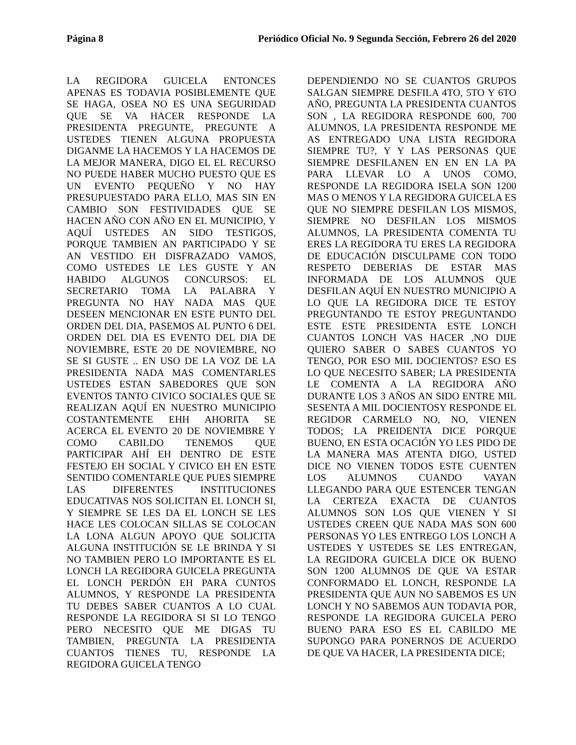Página 8 Periódico Oficial No. 9 Segunda Sección, Febrero 26 del 2020
LA REGIDORA GUICELA ENTONCES APENAS ES TODAVIA POSIBLEMENTE QUE SE HAGA, OSEA NO ES UNA SEGURIDAD QUE SE VA HACER RESPONDE LA PRESIDENTA PREGUNTE, PREGUNTE A USTEDES TIENEN ALGUNA PROPUESTA DIGANME LA HACEMOS Y LA HACEMOS DE LA MEJOR MANERA, DIGO EL EL RECURSO NO PUEDE HABER MUCHO PUESTO QUE ES UN EVENTO PEQUEÑO Y NO HAY PRESUPUESTADO PARA ELLO, MAS SIN EN CAMBIO SON FESTIVIDADES QUE SE HACEN AÑO CON AÑO EN EL MUNICIPIO, Y AQUÍ USTEDES AN SIDO TESTIGOS, PORQUE TAMBIEN AN PARTICIPADO Y SE AN VESTIDO EH DISFRAZADO VAMOS, COMO USTEDES LE LES GUSTE Y AN HABIDO ALGUNOS CONCURSOS: EL SECRETARIO TOMA LA PALABRA Y PREGUNTA NO HAY NADA MAS QUE DESEEN MENCIONAR EN ESTE PUNTO DEL ORDEN DEL DIA, PASEMOS AL PUNTO 6 DEL ORDEN DEL DIA ES EVENTO DEL DIA DE NOVIEMBRE, ESTE 20 DE NOVIEMBRE, NO SE SI GUSTE .. EN USO DE LA VOZ DE LA PRESIDENTA NADA MAS COMENTARLES USTEDES ESTAN SABEDORES QUE SON EVENTOS TANTO CIVICO SOCIALES QUE SE REALIZAN AQUÍ EN NUESTRO MUNICIPIO COSTANTEMENTE EHH AHORITA SE ACERCA EL EVENTO 20 DE NOVIEMBRE Y COMO CABILDO TENEMOS QUE PARTICIPAR AHÍ EH DENTRO DE ESTE FESTEJO EH SOCIAL Y CIVICO EH EN ESTE SENTIDO COMENTARLE QUE PUES SIEMPRE LAS DIFERENTES INSTITUCIONES EDUCATIVAS NOS SOLICITAN EL LONCH SI, Y SIEMPRE SE LES DA EL LONCH SE LES HACE LES COLOCAN SILLAS SE COLOCAN LA LONA ALGUN APOYO QUE SOLICITA ALGUNA INSTITUCIÓN SE LE BRINDA Y SI NO TAMBIEN PERO LO IMPORTANTE ES EL LONCH LA REGIDORA GUICELA PREGUNTA EL LONCH PERDÓN EH PARA CUNTOS ALUMNOS, Y RESPONDE LA PRESIDENTA TU DEBES SABER CUANTOS A LO CUAL RESPONDE LA REGIDORA SI SI LO TENGO PERO NECESITO QUE ME DIGAS TU TAMBIEN, PREGUNTA LA PRESIDENTA CUANTOS TIENES TU, RESPONDE LA REGIDORA GUICELA TENGO
DEPENDIENDO NO SE CUANTOS GRUPOS SALGAN SIEMPRE DESFILA 4TO, 5TO Y 6TO AÑO, PREGUNTA LA PRESIDENTA CUANTOS SON , LA REGIDORA RESPONDE 600, 700 ALUMNOS, LA PRESIDENTA RESPONDE ME AS ENTREGADO UNA LISTA REGIDORA SIEMPRE TU?, Y Y LAS PERSONAS QUE SIEMPRE DESFILANEN EN EN EN LA PA PARA LLEVAR LO A UNOS COMO, RESPONDE LA REGIDORA ISELA SON 1200 MAS O MENOS Y LA REGIDORA GUICELA ES QUE NO SIEMPRE DESFILAN LOS MISMOS, SIEMPRE NO DESFILAN LOS MISMOS ALUMNOS, LA PRESIDENTA COMENTA TU ERES LA REGIDORA TU ERES LA REGIDORA DE EDUCACIÓN DISCULPAME CON TODO RESPETO DEBERIAS DE ESTAR MAS INFORMADA DE LOS ALUMNOS QUE DESFILAN AQUÍ EN NUESTRO MUNICIPIO A LO QUE LA REGIDORA DICE TE ESTOY PREGUNTANDO TE ESTOY PREGUNTANDO ESTE ESTE PRESIDENTA ESTE LONCH CUANTOS LONCH VAS HACER ,NO DIJE QUIERO SABER O SABES CUANTOS YO TENGO, POR ESO MIL DOCIENTOS? ESO ES LO QUE NECESITO SABER; LA PRESIDENTA LE COMENTA A LA REGIDORA AÑO DURANTE LOS 3 AÑOS AN SIDO ENTRE MIL SESENTA A MIL DOCIENTOSY RESPONDE EL REGIDOR CARMELO NO, NO, VIENEN TODOS; LA PREIDENTA DICE PORQUE BUENO, EN ESTA OCACIÓN YO LES PIDO DE LA MANERA MAS ATENTA DIGO, USTED DICE NO VIENEN TODOS ESTE CUENTEN LOS ALUMNOS CUANDO VAYAN LLEGANDO PARA QUE ESTENCER TENGAN LA CERTEZA EXACTA DE CUANTOS ALUMNOS SON LOS QUE VIENEN Y SI USTEDES CREEN QUE NADA MAS SON 600 PERSONAS YO LES ENTREGO LOS LONCH A USTEDES Y USTEDES SE LES ENTREGAN, LA REGIDORA GUICELA DICE OK BUENO SON 1200 ALUMNOS DE QUE VA ESTAR CONFORMADO EL LONCH, RESPONDE LA PRESIDENTA QUE AUN NO SABEMOS ES UN LONCH Y NO SABEMOS AUN TODAVIA POR, RESPONDE LA REGIDORA GUICELA PERO BUENO PARA ESO ES EL CABILDO ME SUPONGO PARA PONERNOS DE ACUERDO DE QUE VA HACER, LA PRESIDENTA DICE;